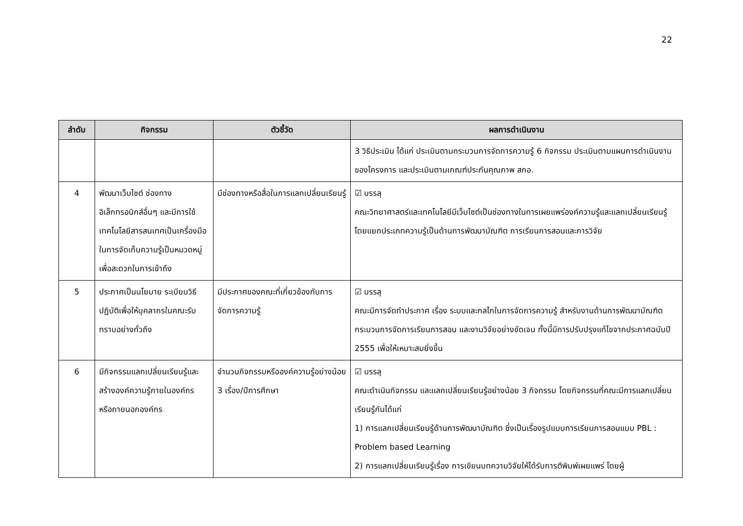22
| ลำดับ | กิจกรรม | ตัวชี้วัด | ผลการดำเนินงาน |
| --- | --- | --- | --- |
| | | | 3 วิธีประเมิน ได้แก่ ประเมินตามกระบวนการจัดการความรู้ 6 กิจกรรม ประเมินตามแผนการดำเนินงานของโครงการ และประเมินตามเกณฑ์ประกันคุณภาพ สกอ. |
| 4 | พัฒนาเว็บไซต์ ช่องทางอิเล็กทรอนิกส์อื่นๆ และมีการใช้เทคโนโลยีสารสนเทศเป็นเครื่องมือในการจัดเก็บความรู้เป็นหมวดหมู่เพื่อสะดวกในการเข้าถึง | มีช่องทางหรือสื่อในการแลกเปลี่ยนเรียนรู้ | ☑ บรรลุ คณะวิทยาศาสตร์และเทคโนโลยีมีเว็บไซต์เป็นช่องทางในการเผยแพร่องค์ความรู้และแลกเปลี่ยนเรียนรู้ โดยแยกประเภทความรู้เป็นด้านการพัฒนาบัณฑิต การเรียนการสอนและการวิจัย |
| 5 | ประกาศเป็นนโยบาย ระเบียบวิธีปฏิบัติเพื่อให้บุคลากรในคณะรับทราบอย่างทั่วถึง | มีประกาศของคณะที่เกี่ยวข้องกับการจัดการความรู้ | ☑ บรรลุ คณะมีการจัดทำประกาศ เรื่อง ระบบและกลไกในการจัดการความรู้ สำหรับงานด้านการพัฒนาบัณฑิต กระบวนการจัดการเรียนการสอน และงานวิจัยอย่างชัดเจน ทั้งนี้มีการปรับปรุงแก้ไขจากประกาศฉบับปี 2555 เพื่อให้เหมาะสมยิ่งขึ้น |
| 6 | มีกิจกรรมแลกเปลี่ยนเรียนรู้และสร้างองค์ความรู้ภายในองค์กร หรือภายนอกองค์กร | จำนวนกิจกรรมหรือองค์ความรู้อย่างน้อย 3 เรื่อง/ปีการศึกษา | ☑ บรรลุ คณะดำเนินกิจกรรม และแลกเปลี่ยนเรียนรู้อย่างน้อย 3 กิจกรรม โดยกิจกรรมที่คณะมีการแลกเปลี่ยนเรียนรู้กันได้แก่ 1) การแลกเปลี่ยนเรียนรู้ด้านการพัฒนาบัณฑิต ซึ่งเป็นเรื่องรูปแบบการเรียนการสอนแบบ PBL : Problem based Learning 2) การแลกเปลี่ยนเรียนรู้เรื่อง การเขียนบทความวิจัยให้ได้รับการตีพิมพ์เผยแพร่ โดยผู้ |